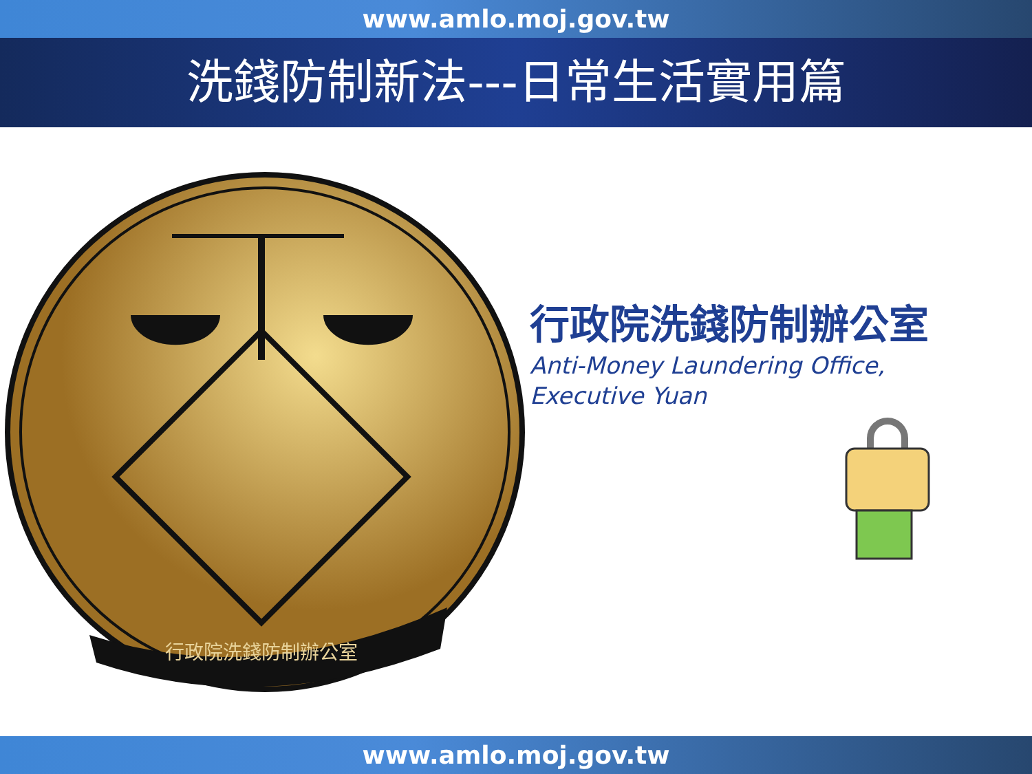www.amlo.moj.gov.tw
洗錢防制新法---日常生活實用篇
行政院洗錢防制辦公室
行政院洗錢防制辦公室
Anti-Money Laundering Office,
Executive Yuan
www.amlo.moj.gov.tw